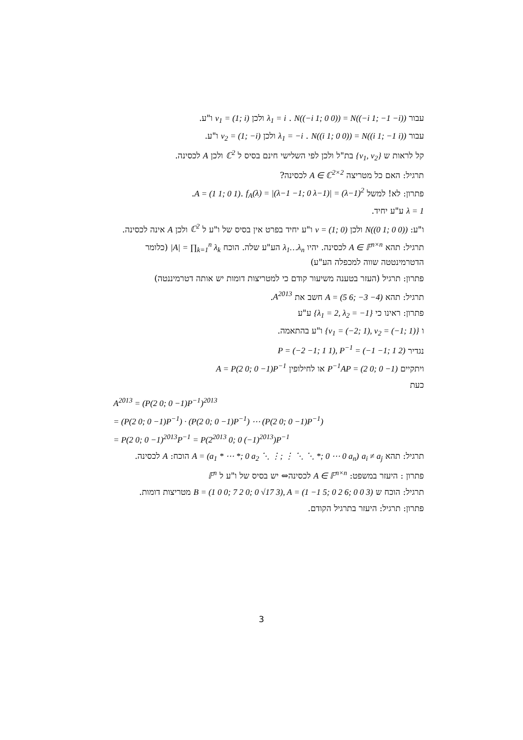עבור λ<sub>1</sub> = i . N((−i 1; 0 0)) = N((−i 1; −1 −i)) ולכן v<sub>1</sub> = (1; i) ו"ע.
עבור λ<sub>1</sub> = −i . N((i 1; 0 0)) = N((i 1; −1 i)) ולכן v<sub>2</sub> = (1; −i) ו"ע.
קל לראות ש {v<sub>1</sub>, v<sub>2</sub>} בת"ל ולכן לפי השלישי חינם בסיס ל ℂ<sup>2</sup> ולכן A לכסינה.
תרגיל: האם כל מטריצה A ∈ ℂ<sup>2×2</sup> לכסינה?
פתרון: לא! למשל A = (1 1; 0 1). f<sub>A</sub>(λ) = |(λ−1 −1; 0 λ−1)| = (λ−1)<sup>2</sup>.
λ = 1 ע"ע יחיד.
ו"ע: N((0 1; 0 0)) ולכן v = (1; 0) ו"ע יחיד בפרט אין בסיס של ו"ע ל ℂ<sup>2</sup> ולכן A אינה לכסינה.
תרגיל: תהא A ∈ 𝔽<sup>n×n</sup> לכסינה. יהיו λ<sub>1</sub>…λ<sub>n</sub> הע"ע שלה. הוכח |A| = ∏<sub>k=1</sub><sup>n</sup> λ<sub>k</sub> (כלומר הדטרמינטטה שווה למכפלה הע"ע)
פתרון: תרגיל (העזר בטענה משיעור קודם כי למטריצות דומות יש אותה דטרמיננטה)
תרגיל: תהא A = (5 6; −3 −4) חשב את A<sup>2013</sup>.
פתרון: ראינו כי {λ<sub>1</sub> = 2, λ<sub>2</sub> = −1} ע"ע
ו {v<sub>1</sub> = (−2; 1), v<sub>2</sub> = (−1; 1)} ו"ע בהתאמה.
נגדיר P = (−2 −1; 1 1), P<sup>−1</sup> = (−1 −1; 1 2)
ויתקיים P<sup>−1</sup>AP = (2 0; 0 −1) או לחילופין A = P(2 0; 0 −1)P<sup>−1</sup>
כעת
A<sup>2013</sup> = (P(2 0; 0 −1)P<sup>−1</sup>)<sup>2013</sup>
= (P(2 0; 0 −1)P<sup>−1</sup>) · (P(2 0; 0 −1)P<sup>−1</sup>) ⋯ (P(2 0; 0 −1)P<sup>−1</sup>)
= P(2 0; 0 −1)<sup>2013</sup>P<sup>−1</sup> = P(2<sup>2013</sup> 0; 0 (−1)<sup>2013</sup>)P<sup>−1</sup>
תרגיל: תהא A = (a<sub>1</sub> * ⋯ *; 0 a<sub>2</sub> ⋱ ⋮; ⋮ ⋱ ⋱ *; 0 ⋯ 0 a<sub>n</sub>) a<sub>i</sub> ≠ a<sub>j</sub> הוכח: A לכסינה.
פתרון : היעזר במשפט: A ∈ 𝔽<sup>n×n</sup> לכסינה⇔ יש בסיס של ו"ע ל 𝔽<sup>n</sup>
תרגיל: הוכח ש B = (1 0 0; 7 2 0; 0 √17 3), A = (1 −1 5; 0 2 6; 0 0 3) מטריצות דומות.
פתרון: תרגיל: היעזר בתרגיל הקודם.
3